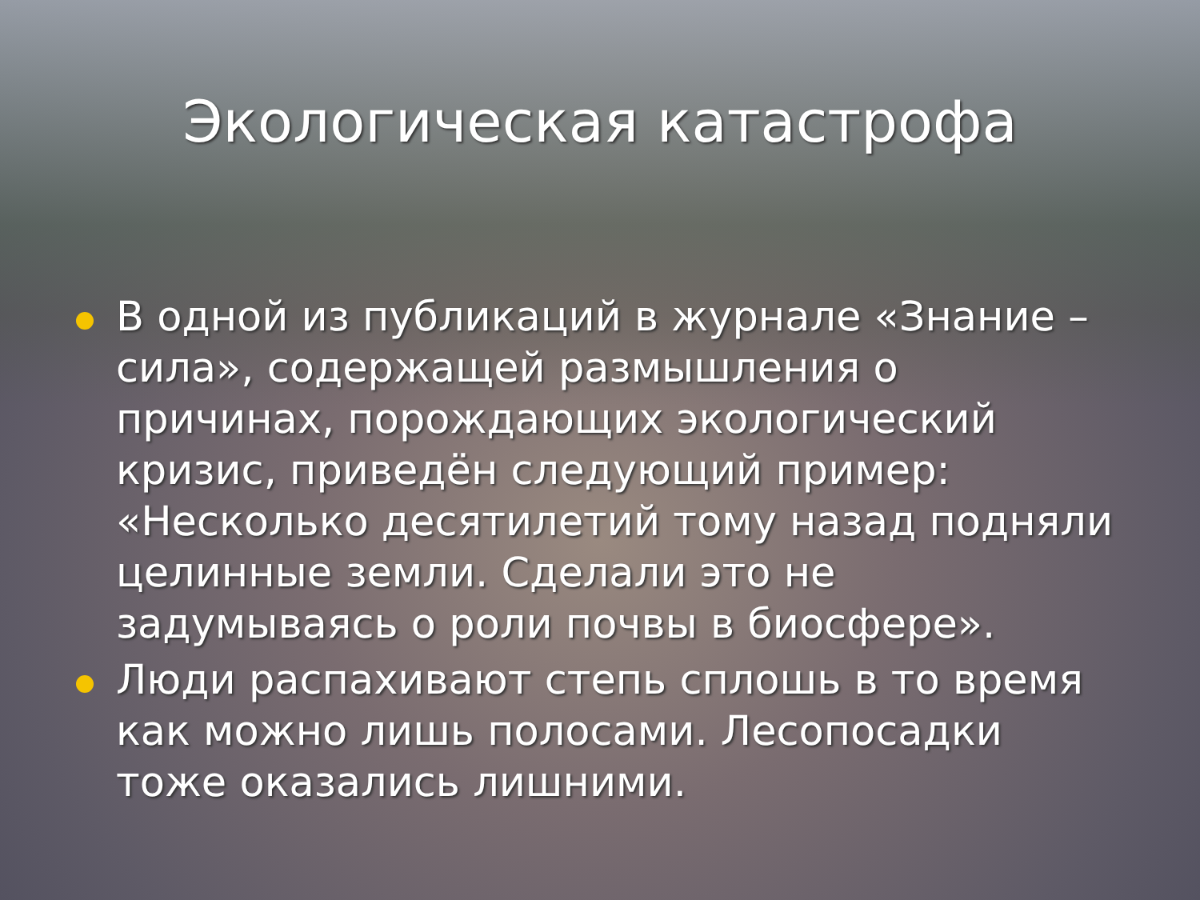Экологическая катастрофа
В одной из публикаций в журнале «Знание – сила», содержащей размышления о причинах, порождающих экологический кризис, приведён следующий пример: «Несколько десятилетий тому назад подняли целинные земли. Сделали это не задумываясь о роли почвы в биосфере».
Люди распахивают степь сплошь в то время как можно лишь полосами. Лесопосадки тоже оказались лишними.